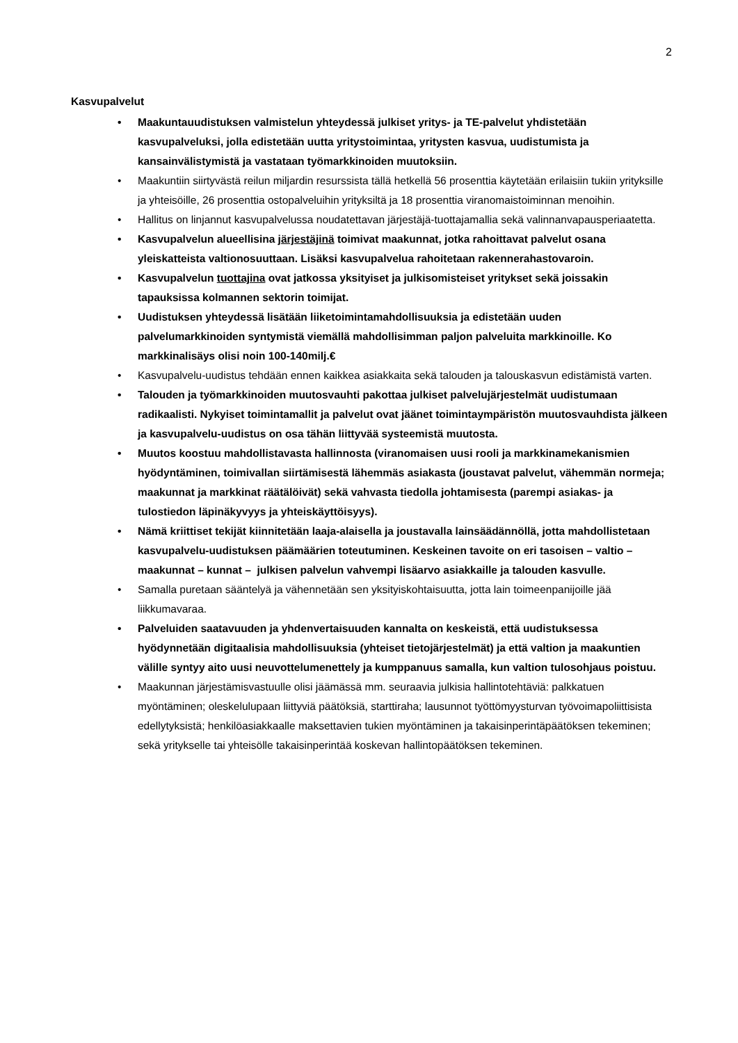2
Kasvupalvelut
• Maakuntauudistuksen valmistelun yhteydessä julkiset yritys- ja TE-palvelut yhdistetään kasvupalveluksi, jolla edistetään uutta yritystoimintaa, yritysten kasvua, uudistumista ja kansainvälistymistä ja vastataan työmarkkinoiden muutoksiin.
• Maakuntiin siirtyvästä reilun miljardin resurssista tällä hetkellä 56 prosenttia käytetään erilaisiin tukiin yrityksille ja yhteisöille, 26 prosenttia ostopalveluihin yrityksiltä ja 18 prosenttia viranomaistoiminnan menoihin.
• Hallitus on linjannut kasvupalvelussa noudatettavan järjestäjä-tuottajamallia sekä valinnanvapausperiaatetta.
• Kasvupalvelun alueellisina järjestäjinä toimivat maakunnat, jotka rahoittavat palvelut osana yleiskatteista valtionosuuttaan. Lisäksi kasvupalvelua rahoitetaan rakennerahastovaroin.
• Kasvupalvelun tuottajina ovat jatkossa yksityiset ja julkisomisteiset yritykset sekä joissakin tapauksissa kolmannen sektorin toimijat.
• Uudistuksen yhteydessä lisätään liiketoimintamahdollisuuksia ja edistetään uuden palvelumarkkinoiden syntymistä viemällä mahdollisimman paljon palveluita markkinoille. Ko markkinalisäys olisi noin 100-140milj.€
• Kasvupalvelu-uudistus tehdään ennen kaikkea asiakkaita sekä talouden ja talouskasvun edistämistä varten.
• Talouden ja työmarkkinoiden muutosvauhti pakottaa julkiset palvelujärjestelmät uudistumaan radikaalisti. Nykyiset toimintamallit ja palvelut ovat jäänet toimintaympäristön muutosvauhdista jälkeen ja kasvupalvelu-uudistus on osa tähän liittyvää systeemistä muutosta.
• Muutos koostuu mahdollistavasta hallinnosta (viranomaisen uusi rooli ja markkinamekanismien hyödyntäminen, toimivallan siirtämisestä lähemmäs asiakasta (joustavat palvelut, vähemmän normeja; maakunnat ja markkinat räätälöivät) sekä vahvasta tiedolla johtamisesta (parempi asiakas- ja tulostiedon läpinäkyvyys ja yhteiskäyttöisyys).
• Nämä kriittiset tekijät kiinnitetään laaja-alaisella ja joustavalla lainsäädännöllä, jotta mahdollistetaan kasvupalvelu-uudistuksen päämäärien toteutuminen. Keskeinen tavoite on eri tasoisen – valtio – maakunnat – kunnat – julkisen palvelun vahvempi lisäarvo asiakkaille ja talouden kasvulle.
• Samalla puretaan sääntelyä ja vähennetään sen yksityiskohtaisuutta, jotta lain toimeenpanijoille jää liikkumavaraa.
• Palveluiden saatavuuden ja yhdenvertaisuuden kannalta on keskeistä, että uudistuksessa hyödynnetään digitaalisia mahdollisuuksia (yhteiset tietojärjestelmät) ja että valtion ja maakuntien välille syntyy aito uusi neuvottelumenettely ja kumppanuus samalla, kun valtion tulosohjaus poistuu.
• Maakunnan järjestämisvastuulle olisi jäämässä mm. seuraavia julkisia hallintotehtäviä: palkkatuen myöntäminen; oleskelulupaan liittyviä päätöksiä, starttiraha; lausunnot työttömyysturvan työvoimapoliittisista edellytyksistä; henkilöasiakkaalle maksettavien tukien myöntäminen ja takaisinperintäpäätöksen tekeminen; sekä yritykselle tai yhteisölle takaisinperintää koskevan hallintopäätöksen tekeminen.